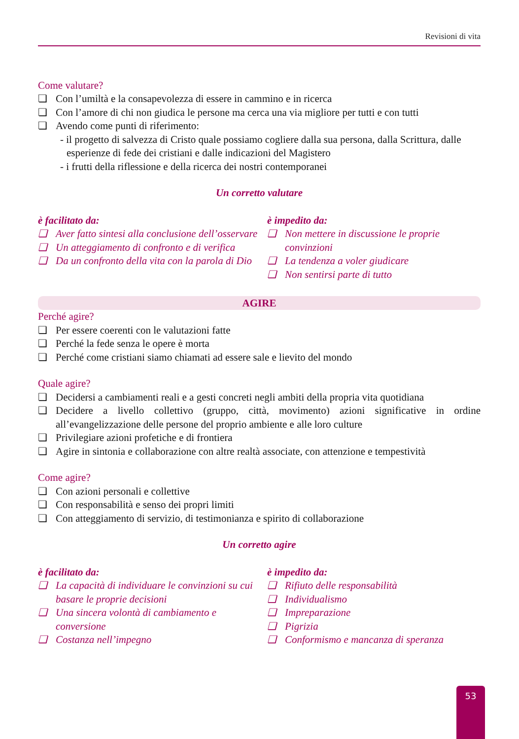Revisioni di vita
Come valutare?
❏ Con l’umiltà e la consapevolezza di essere in cammino e in ricerca
❏ Con l’amore di chi non giudica le persone ma cerca una via migliore per tutti e con tutti
❏ Avendo come punti di riferimento:
- il progetto di salvezza di Cristo quale possiamo cogliere dalla sua persona, dalla Scrittura, dalle esperienze di fede dei cristiani e dalle indicazioni del Magistero
- i frutti della riflessione e della ricerca dei nostri contemporanei
Un corretto valutare
è facilitato da:
❏ Aver fatto sintesi alla conclusione dell’osservare
❏ Un atteggiamento di confronto e di verifica
❏ Da un confronto della vita con la parola di Dio
è impedito da:
❏ Non mettere in discussione le proprie convinzioni
❏ La tendenza a voler giudicare
❏ Non sentirsi parte di tutto
AGIRE
Perché agire?
❏ Per essere coerenti con le valutazioni fatte
❏ Perché la fede senza le opere è morta
❏ Perché come cristiani siamo chiamati ad essere sale e lievito del mondo
Quale agire?
❏ Decidersi a cambiamenti reali e a gesti concreti negli ambiti della propria vita quotidiana
❏ Decidere a livello collettivo (gruppo, città, movimento) azioni significative in ordine all’evangelizzazione delle persone del proprio ambiente e alle loro culture
❏ Privilegiare azioni profetiche e di frontiera
❏ Agire in sintonia e collaborazione con altre realtà associate, con attenzione e tempestività
Come agire?
❏ Con azioni personali e collettive
❏ Con responsabilità e senso dei propri limiti
❏ Con atteggiamento di servizio, di testimonianza e spirito di collaborazione
Un corretto agire
è facilitato da:
❏ La capacità di individuare le convinzioni su cui basare le proprie decisioni
❏ Una sincera volontà di cambiamento e conversione
❏ Costanza nell’impegno
è impedito da:
❏ Rifiuto delle responsabilità
❏ Individualismo
❏ Impreparazione
❏ Pigrizia
❏ Conformismo e mancanza di speranza
53